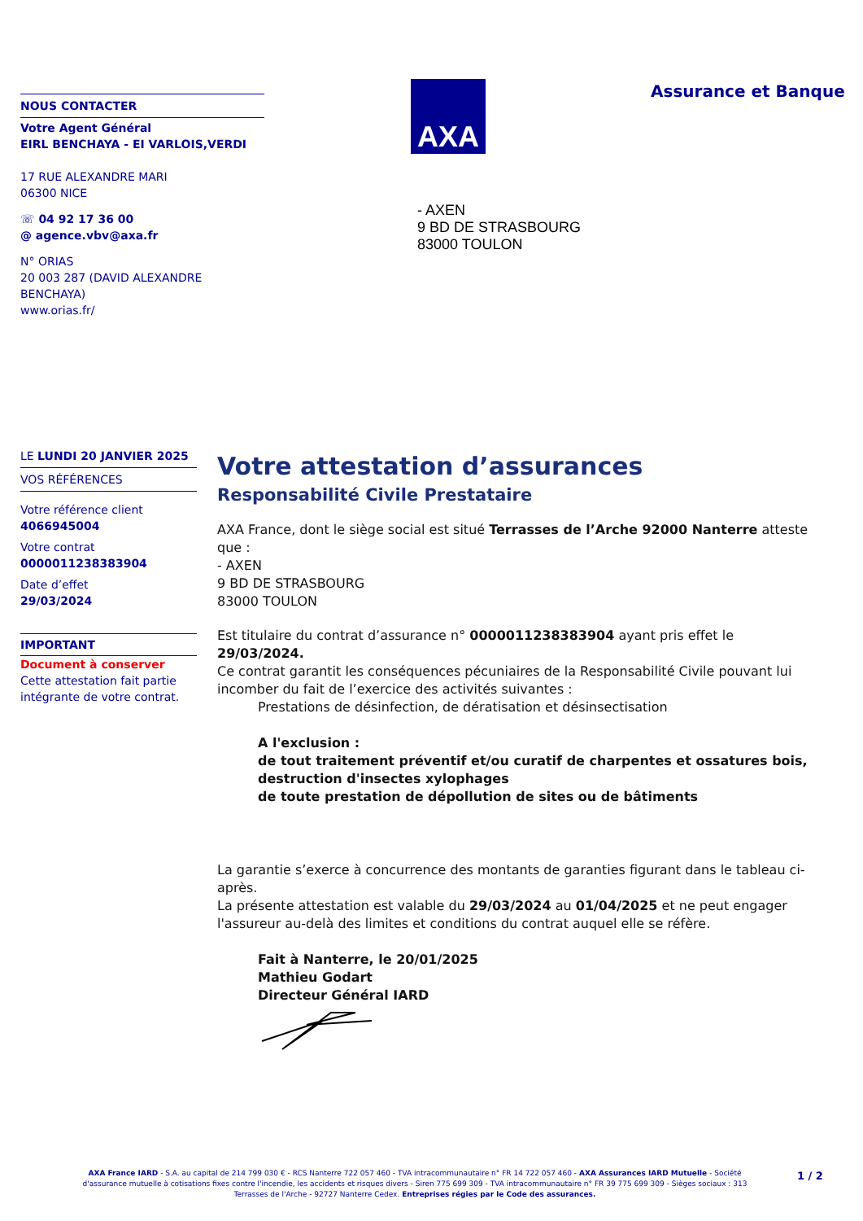NOUS CONTACTER
Votre Agent Général
EIRL BENCHAYA - EI VARLOIS,VERDI
17 RUE ALEXANDRE MARI
06300 NICE
☏ 04 92 17 36 00
@ agence.vbv@axa.fr
N° ORIAS
20 003 287 (DAVID ALEXANDRE BENCHAYA)
www.orias.fr/
AXA Assurance et Banque
- AXEN
9 BD DE STRASBOURG
83000 TOULON
LE LUNDI 20 JANVIER 2025
VOS RÉFÉRENCES
Votre référence client
4066945004
Votre contrat
0000011238383904
Date d’effet
29/03/2024
IMPORTANT
Document à conserver
Cette attestation fait partie intégrante de votre contrat.
Votre attestation d’assurances
Responsabilité Civile Prestataire
AXA France, dont le siège social est situé Terrasses de l’Arche 92000 Nanterre atteste que :
- AXEN
9 BD DE STRASBOURG
83000 TOULON
Est titulaire du contrat d’assurance n° 0000011238383904 ayant pris effet le 29/03/2024.
Ce contrat garantit les conséquences pécuniaires de la Responsabilité Civile pouvant lui incomber du fait de l’exercice des activités suivantes :
Prestations de désinfection, de dératisation et désinsectisation
A l'exclusion :
de tout traitement préventif et/ou curatif de charpentes et ossatures bois, destruction d'insectes xylophages
de toute prestation de dépollution de sites ou de bâtiments
La garantie s’exerce à concurrence des montants de garanties figurant dans le tableau ci-après.
La présente attestation est valable du 29/03/2024 au 01/04/2025 et ne peut engager l'assureur au-delà des limites et conditions du contrat auquel elle se réfère.
Fait à Nanterre, le 20/01/2025
Mathieu Godart
Directeur Général IARD
AXA France IARD - S.A. au capital de 214 799 030 € - RCS Nanterre 722 057 460 - TVA intracommunautaire n° FR 14 722 057 460 - AXA Assurances IARD Mutuelle - Société d'assurance mutuelle à cotisations fixes contre l'incendie, les accidents et risques divers - Siren 775 699 309 - TVA intracommunautaire n° FR 39 775 699 309 - Sièges sociaux : 313 Terrasses de l'Arche - 92727 Nanterre Cedex. Entreprises régies par le Code des assurances.
1 / 2